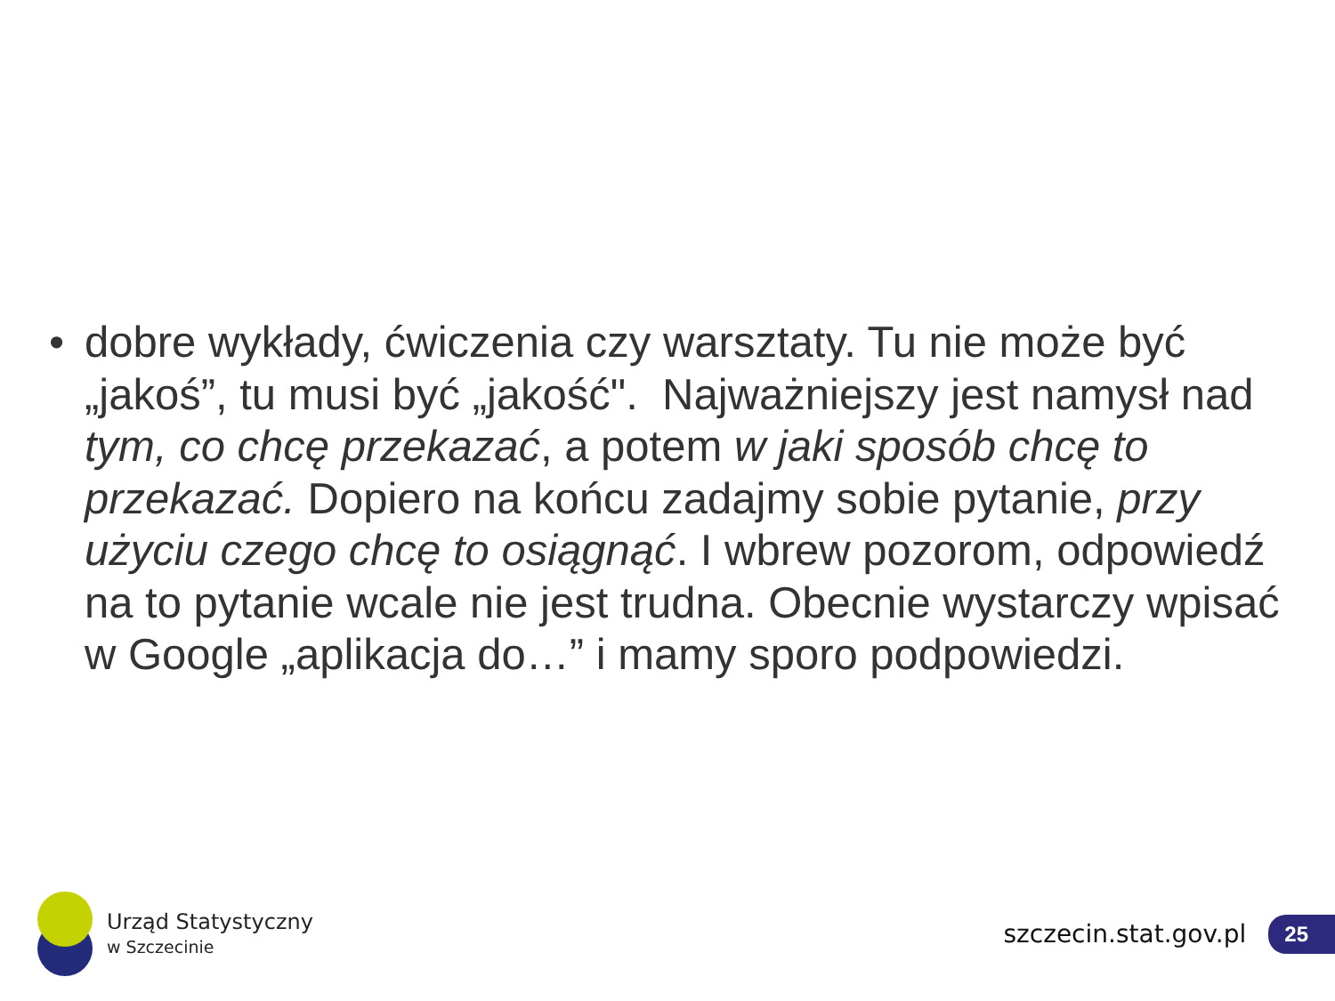• dobre wykłady, ćwiczenia czy warsztaty. Tu nie może być „jakoś”, tu musi być „jakość". Najważniejszy jest namysł nad tym, co chcę przekazać, a potem w jaki sposób chcę to przekazać. Dopiero na końcu zadajmy sobie pytanie, przy użyciu czego chcę to osiągnąć. I wbrew pozorom, odpowiedź na to pytanie wcale nie jest trudna. Obecnie wystarczy wpisać w Google „aplikacja do…” i mamy sporo podpowiedzi.
Urząd Statystyczny
w Szczecinie
szczecin.stat.gov.pl
25